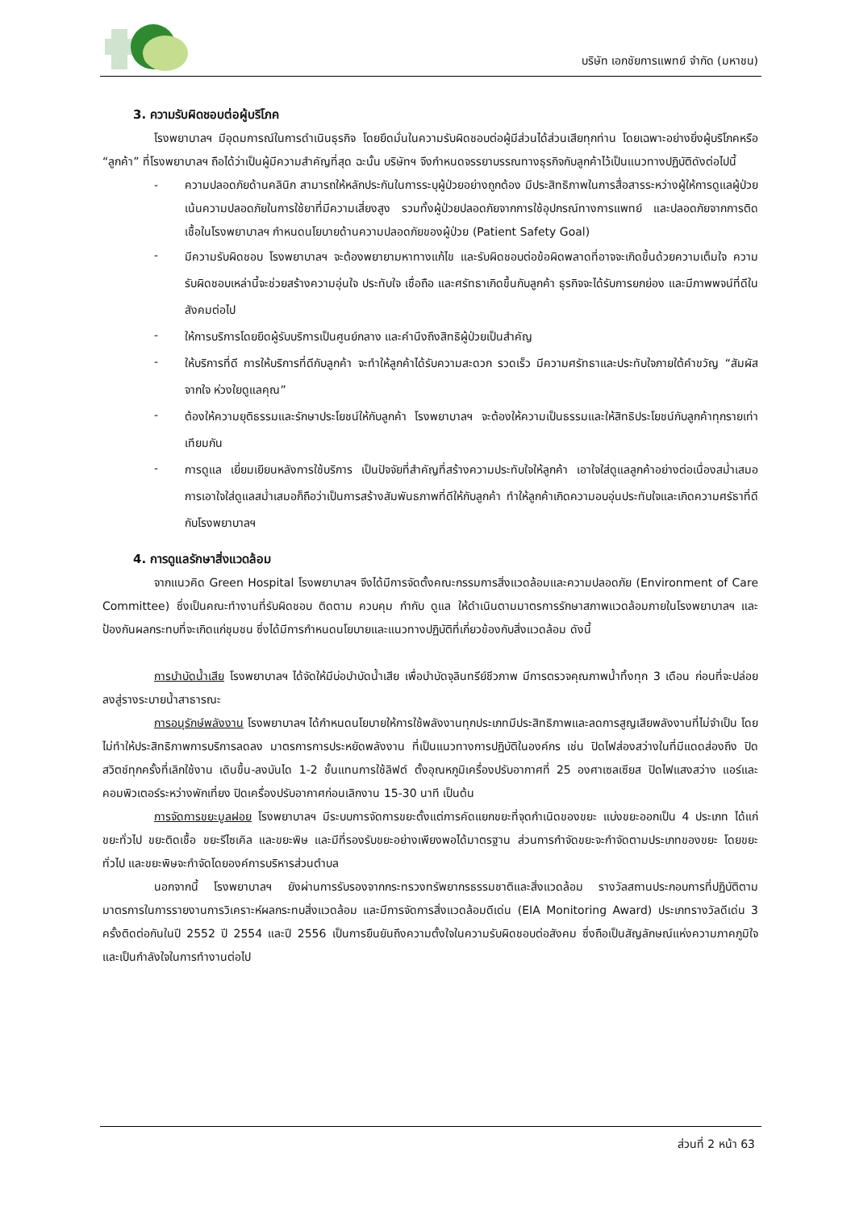บริษัท เอกชัยการแพทย์ จำกัด (มหาชน)
3. ความรับผิดชอบต่อผู้บริโภค
โรงพยาบาลฯ มีอุดมการณ์ในการดำเนินธุรกิจ โดยยึดมั่นในความรับผิดชอบต่อผู้มีส่วนได้ส่วนเสียทุกท่าน โดยเฉพาะอย่างยิ่งผู้บริโภคหรือ “ลูกค้า” ที่โรงพยาบาลฯ ถือได้ว่าเป็นผู้มีความสำคัญที่สุด ฉะนั้น บริษัทฯ จึงกำหนดจรรยาบรรณทางธุรกิจกับลูกค้าไว้เป็นแนวทางปฏิบัติดังต่อไปนี้
- ความปลอดภัยด้านคลินิก สามารถให้หลักประกันในการระบุผู้ป่วยอย่างถูกต้อง มีประสิทธิภาพในการสื่อสารระหว่างผู้ให้การดูแลผู้ป่วย เน้นความปลอดภัยในการใช้ยาที่มีความเสี่ยงสูง รวมทั้งผู้ป่วยปลอดภัยจากการใช้อุปกรณ์ทางการแพทย์ และปลอดภัยจากการติดเชื้อในโรงพยาบาลฯ กำหนดนโยบายด้านความปลอดภัยของผู้ป่วย (Patient Safety Goal)
- มีความรับผิดชอบ โรงพยาบาลฯ จะต้องพยายามหาทางแก้ไข และรับผิดชอบต่อข้อผิดพลาดที่อาจจะเกิดขึ้นด้วยความเต็มใจ ความรับผิดชอบเหล่านี้จะช่วยสร้างความอุ่นใจ ประทับใจ เชื่อถือ และศรัทธาเกิดขึ้นกับลูกค้า ธุรกิจจะได้รับการยกย่อง และมีภาพพจน์ที่ดีในสังคมต่อไป
- ให้การบริการโดยยึดผู้รับบริการเป็นศูนย์กลาง และคำนึงถึงสิทธิผู้ป่วยเป็นสำคัญ
- ให้บริการที่ดี การให้บริการที่ดีกับลูกค้า จะทำให้ลูกค้าได้รับความสะดวก รวดเร็ว มีความศรัทธาและประทับใจภายใต้คำขวัญ “สัมผัสจากใจ ห่วงใยดูแลคุณ”
- ต้องให้ความยุติธรรมและรักษาประโยชน์ให้กับลูกค้า โรงพยาบาลฯ จะต้องให้ความเป็นธรรมและให้สิทธิประโยชน์กับลูกค้าทุกรายเท่าเทียมกัน
- การดูแล เยี่ยมเยียนหลังการใช้บริการ เป็นปัจจัยที่สำคัญที่สร้างความประทับใจให้ลูกค้า เอาใจใส่ดูแลลูกค้าอย่างต่อเนื่องสม่ำเสมอ การเอาใจใส่ดูแลสม่ำเสมอก็ถือว่าเป็นการสร้างสัมพันธภาพที่ดีให้กับลูกค้า ทำให้ลูกค้าเกิดความอบอุ่นประทับใจและเกิดความศรัธาที่ดีกับโรงพยาบาลฯ
4. การดูแลรักษาสิ่งแวดล้อม
จากแนวคิด Green Hospital โรงพยาบาลฯ จึงได้มีการจัดตั้งคณะกรรมการสิ่งแวดล้อมและความปลอดภัย (Environment of Care Committee) ซึ่งเป็นคณะทำงานที่รับผิดชอบ ติดตาม ควบคุม กำกับ ดูแล ให้ดำเนินตามมาตรการรักษาสภาพแวดล้อมภายในโรงพยาบาลฯ และป้องกันผลกระทบที่จะเกิดแก่ชุมชน ซึ่งได้มีการกำหนดนโยบายและแนวทางปฏิบัติที่เกี่ยวข้องกับสิ่งแวดล้อม ดังนี้
การบำบัดน้ำเสีย โรงพยาบาลฯ ได้จัดให้มีบ่อบำบัดน้ำเสีย เพื่อบำบัดจุลินทรีย์ชีวภาพ มีการตรวจคุณภาพน้ำทิ้งทุก 3 เดือน ก่อนที่จะปล่อยลงสู่รางระบายน้ำสาธารณะ
การอนุรักษ์พลังงาน โรงพยาบาลฯ ได้กำหนดนโยบายให้การใช้พลังงานทุกประเภทมีประสิทธิภาพและลดการสูญเสียพลังงานที่ไม่จำเป็น โดยไม่ทำให้ประสิทธิภาพการบริการลดลง มาตรการการประหยัดพลังงาน ที่เป็นแนวทางการปฏิบัติในองค์กร เช่น ปิดไฟส่องสว่างในที่มีแดดส่องถึง ปิดสวิตช์ทุกครั้งที่เลิกใช้งาน เดินขึ้น-ลงบันได 1-2 ชั้นแทนการใช้ลิฟต์ ตั้งอุณหภูมิเครื่องปรับอากาศที่ 25 องศาเซลเซียส ปิดไฟแสงสว่าง แอร์และคอมพิวเตอร์ระหว่างพักเที่ยง ปิดเครื่องปรับอากาศก่อนเลิกงาน 15-30 นาที เป็นต้น
การจัดการขยะมูลฝอย โรงพยาบาลฯ มีระบบการจัดการขยะตั้งแต่การคัดแยกขยะที่จุดกำเนิดของขยะ แบ่งขยะออกเป็น 4 ประเภท ได้แก่ ขยะทั่วไป ขยะติดเชื้อ ขยะรีไซเคิล และขยะพิษ และมีที่รองรับขยะอย่างเพียงพอได้มาตรฐาน ส่วนการกำจัดขยะจะกำจัดตามประเภทของขยะ โดยขยะทั่วไป และขยะพิษจะกำจัดโดยองค์การบริหารส่วนตำบล
นอกจากนี้ โรงพยาบาลฯ ยังผ่านการรับรองจากกระทรวงทรัพยากรธรรมชาติและสิ่งแวดล้อม รางวัลสถานประกอบการที่ปฏิบัติตามมาตรการในการรายงานการวิเคราะห์ผลกระทบสิ่งแวดล้อม และมีการจัดการสิ่งแวดล้อมดีเด่น (EIA Monitoring Award) ประเภทรางวัลดีเด่น 3 ครั้งติดต่อกันในปี 2552 ปี 2554 และปี 2556 เป็นการยืนยันถึงความตั้งใจในความรับผิดชอบต่อสังคม ซึ่งถือเป็นสัญลักษณ์แห่งความภาคภูมิใจและเป็นกำลังใจในการทำงานต่อไป
ส่วนที่ 2 หน้า 63